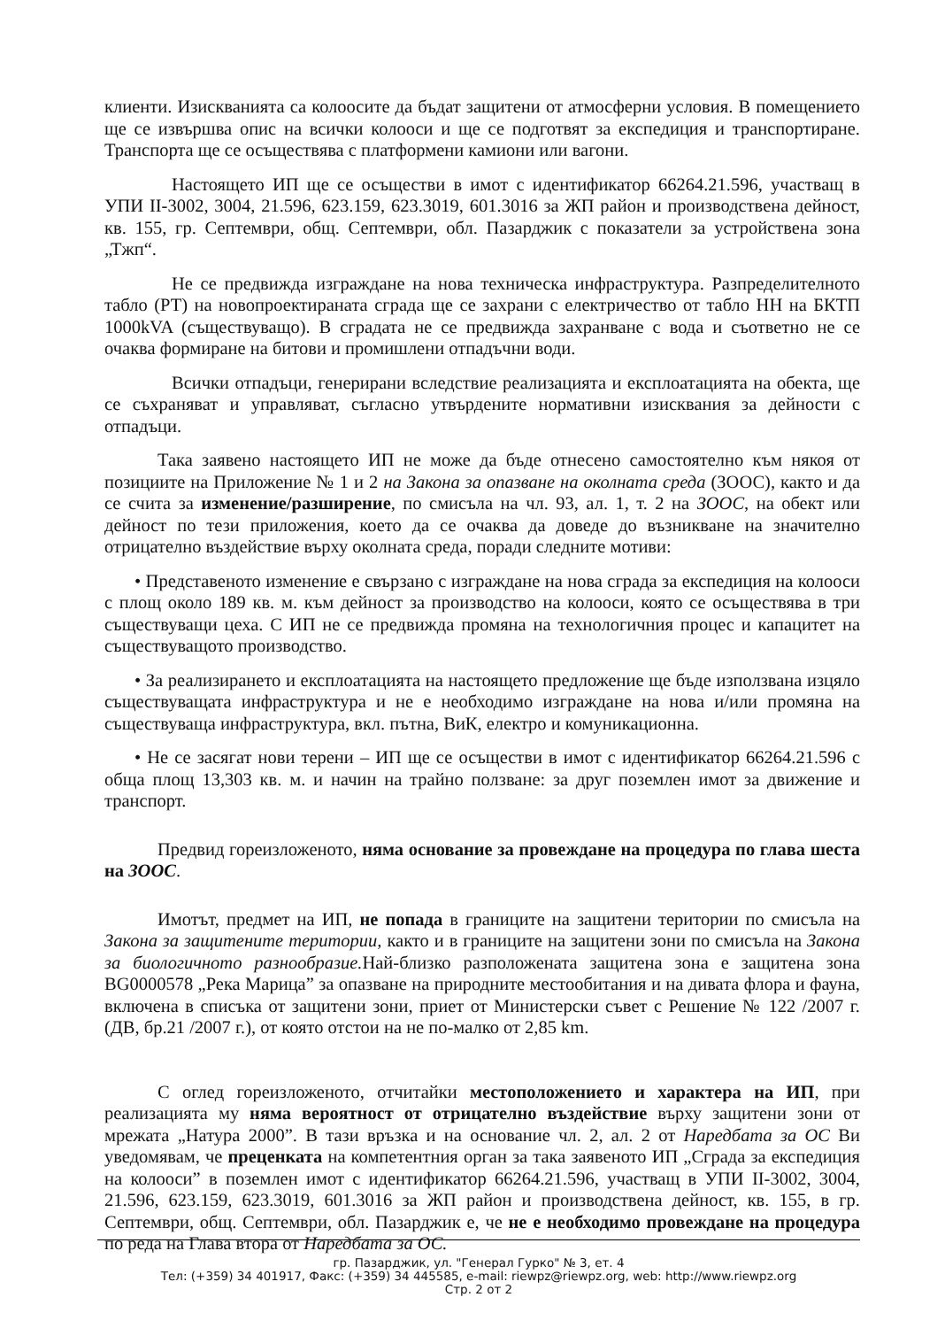клиенти. Изискванията са колоосите да бъдат защитени от атмосферни условия. В помещението ще се извършва опис на всички колооси и ще се подготвят за експедиция и транспортиране. Транспорта ще се осъществява с платформени камиони или вагони.
Настоящето ИП ще се осъществи в имот с идентификатор 66264.21.596, участващ в УПИ II-3002, 3004, 21.596, 623.159, 623.3019, 601.3016 за ЖП район и производствена дейност, кв. 155, гр. Септември, общ. Септември, обл. Пазарджик с показатели за устройствена зона „Тжп“.
Не се предвижда изграждане на нова техническа инфраструктура. Разпределителното табло (РТ) на новопроектираната сграда ще се захрани с електричество от табло НН на БКТП 1000kVA (съществуващо). В сградата не се предвижда захранване с вода и съответно не се очаква формиране на битови и промишлени отпадъчни води.
Всички отпадъци, генерирани вследствие реализацията и експлоатацията на обекта, ще се съхраняват и управляват, съгласно утвърдените нормативни изисквания за дейности с отпадъци.
Така заявено настоящето ИП не може да бъде отнесено самостоятелно към някоя от позициите на Приложение № 1 и 2 на Закона за опазване на околната среда (ЗООС), както и да се счита за изменение/разширение, по смисъла на чл. 93, ал. 1, т. 2 на ЗООС, на обект или дейност по тези приложения, което да се очаква да доведе до възникване на значително отрицателно въздействие върху околната среда, поради следните мотиви:
• Представеното изменение е свързано с изграждане на нова сграда за експедиция на колооси с площ около 189 кв. м. към дейност за производство на колооси, която се осъществява в три съществуващи цеха. С ИП не се предвижда промяна на технологичния процес и капацитет на съществуващото производство.
• За реализирането и експлоатацията на настоящето предложение ще бъде използвана изцяло съществуващата инфраструктура и не е необходимо изграждане на нова и/или промяна на съществуваща инфраструктура, вкл. пътна, ВиК, електро и комуникационна.
• Не се засягат нови терени – ИП ще се осъществи в имот с идентификатор 66264.21.596 с обща площ 13,303 кв. м. и начин на трайно ползване: за друг поземлен имот за движение и транспорт.
Предвид гореизложеното, няма основание за провеждане на процедура по глава шеста на ЗООС.
Имотът, предмет на ИП, не попада в границите на защитени територии по смисъла на Закона за защитените територии, както и в границите на защитени зони по смисъла на Закона за биологичното разнообразие. Най-близко разположената защитена зона е защитена зона BG0000578 „Река Марица” за опазване на природните местообитания и на дивата флора и фауна, включена в списъка от защитени зони, приет от Министерски съвет с Решение № 122 /2007 г. (ДВ, бр.21 /2007 г.), от която отстои на не по-малко от 2,85 km.
С оглед гореизложеното, отчитайки местоположението и характера на ИП, при реализацията му няма вероятност от отрицателно въздействие върху защитени зони от мрежата „Натура 2000”. В тази връзка и на основание чл. 2, ал. 2 от Наредбата за ОС Ви уведомявам, че преценката на компетентния орган за така заявеното ИП „Сграда за експедиция на колооси” в поземлен имот с идентификатор 66264.21.596, участващ в УПИ II-3002, 3004, 21.596, 623.159, 623.3019, 601.3016 за ЖП район и производствена дейност, кв. 155, в гр. Септември, общ. Септември, обл. Пазарджик е, че не е необходимо провеждане на процедура по реда на Глава втора от Наредбата за ОС.
гр. Пазарджик, ул. "Генерал Гурко" № 3, ет. 4
Тел: (+359) 34 401917, Факс: (+359) 34 445585, e-mail: riewpz@riewpz.org, web: http://www.riewpz.org
Стр. 2 от 2